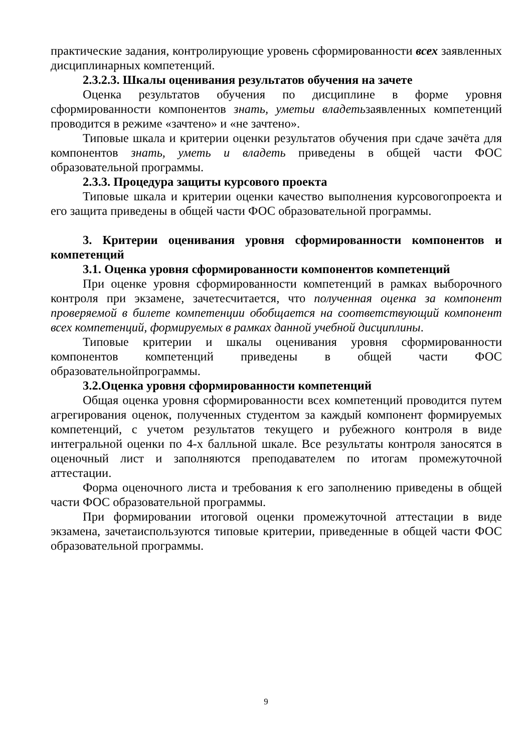практические задания, контролирующие уровень сформированности всех заявленных дисциплинарных компетенций.
2.3.2.3. Шкалы оценивания результатов обучения на зачете
Оценка результатов обучения по дисциплине в форме уровня сформированности компонентов знать, уметьи владетьзаявленных компетенций проводится в режиме «зачтено» и «не зачтено».
Типовые шкала и критерии оценки результатов обучения при сдаче зачёта для компонентов знать, уметь и владеть приведены в общей части ФОС образовательной программы.
2.3.3. Процедура защиты курсового проекта
Типовые шкала и критерии оценки качество выполнения курсовогопроекта и его защита приведены в общей части ФОС образовательной программы.
3. Критерии оценивания уровня сформированности компонентов и компетенций
3.1. Оценка уровня сформированности компонентов компетенций
При оценке уровня сформированности компетенций в рамках выборочного контроля при экзамене, зачетесчитается, что полученная оценка за компонент проверяемой в билете компетенции обобщается на соответствующий компонент всех компетенций, формируемых в рамках данной учебной дисциплины.
Типовые критерии и шкалы оценивания уровня сформированности компонентов компетенций приведены в общей части ФОС образовательнойпрограммы.
3.2.Оценка уровня сформированности компетенций
Общая оценка уровня сформированности всех компетенций проводится путем агрегирования оценок, полученных студентом за каждый компонент формируемых компетенций, с учетом результатов текущего и рубежного контроля в виде интегральной оценки по 4-х балльной шкале. Все результаты контроля заносятся в оценочный лист и заполняются преподавателем по итогам промежуточной аттестации.
Форма оценочного листа и требования к его заполнению приведены в общей части ФОС образовательной программы.
При формировании итоговой оценки промежуточной аттестации в виде экзамена, зачетаиспользуются типовые критерии, приведенные в общей части ФОС образовательной программы.
9